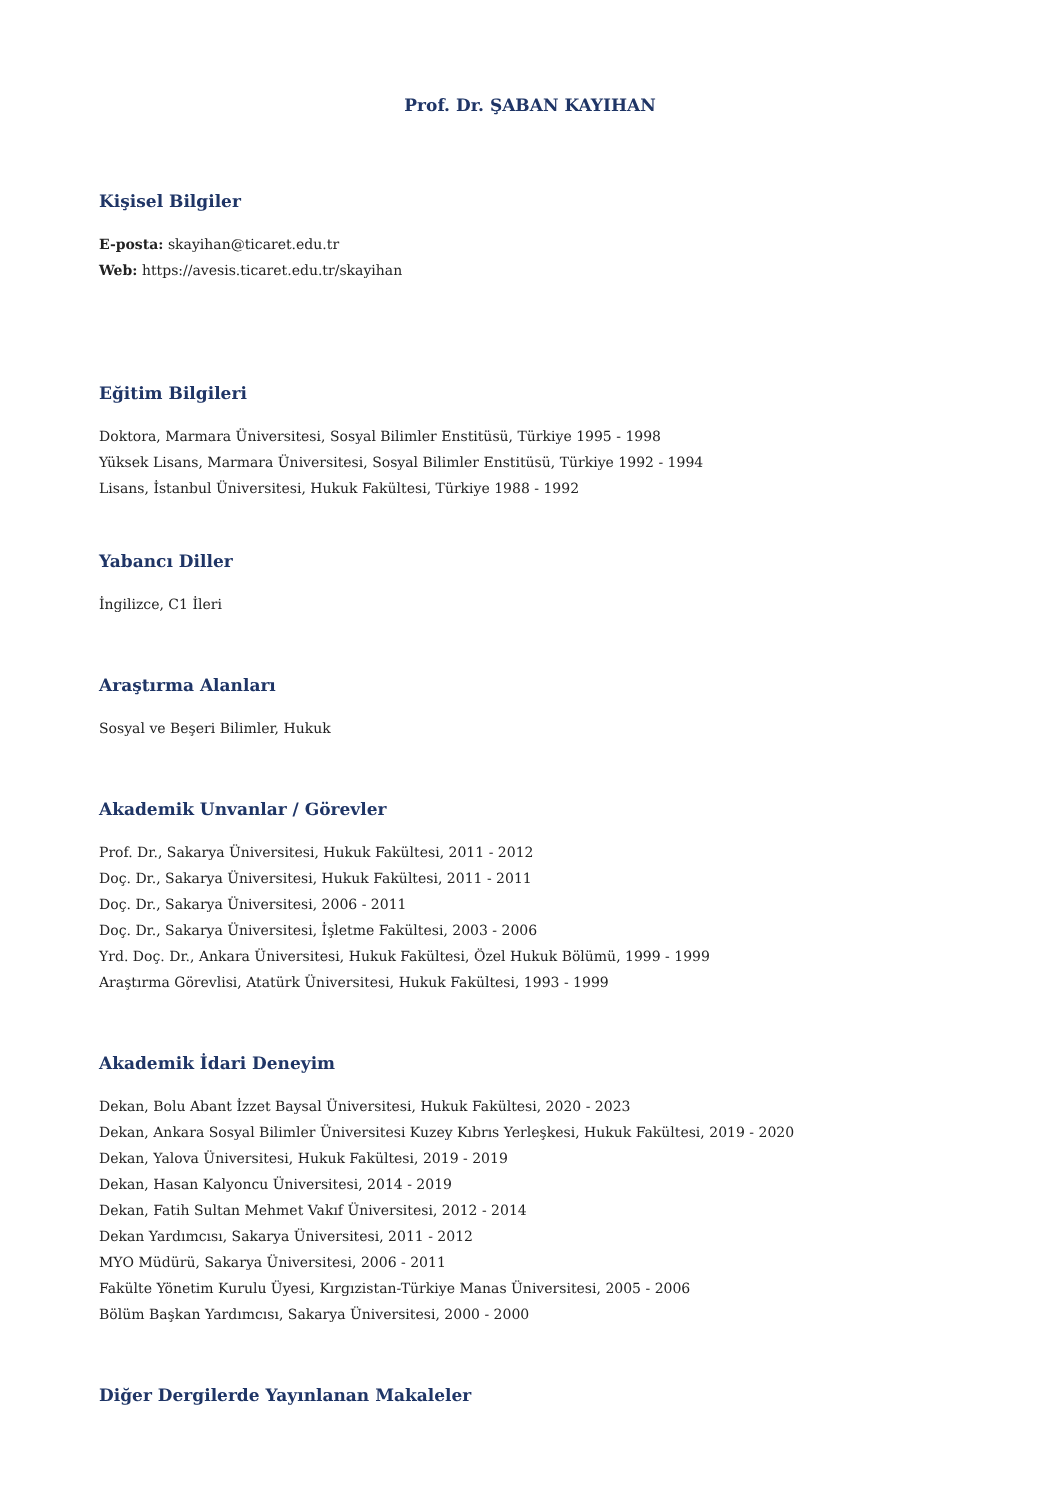Prof. Dr. ŞABAN KAYIHAN
Kişisel Bilgiler
E-posta: skayihan@ticaret.edu.tr
Web: https://avesis.ticaret.edu.tr/skayihan
Eğitim Bilgileri
Doktora, Marmara Üniversitesi, Sosyal Bilimler Enstitüsü, Türkiye 1995 - 1998
Yüksek Lisans, Marmara Üniversitesi, Sosyal Bilimler Enstitüsü, Türkiye 1992 - 1994
Lisans, İstanbul Üniversitesi, Hukuk Fakültesi, Türkiye 1988 - 1992
Yabancı Diller
İngilizce, C1 İleri
Araştırma Alanları
Sosyal ve Beşeri Bilimler, Hukuk
Akademik Unvanlar / Görevler
Prof. Dr., Sakarya Üniversitesi, Hukuk Fakültesi, 2011 - 2012
Doç. Dr., Sakarya Üniversitesi, Hukuk Fakültesi, 2011 - 2011
Doç. Dr., Sakarya Üniversitesi, 2006 - 2011
Doç. Dr., Sakarya Üniversitesi, İşletme Fakültesi, 2003 - 2006
Yrd. Doç. Dr., Ankara Üniversitesi, Hukuk Fakültesi, Özel Hukuk Bölümü, 1999 - 1999
Araştırma Görevlisi, Atatürk Üniversitesi, Hukuk Fakültesi, 1993 - 1999
Akademik İdari Deneyim
Dekan, Bolu Abant İzzet Baysal Üniversitesi, Hukuk Fakültesi, 2020 - 2023
Dekan, Ankara Sosyal Bilimler Üniversitesi Kuzey Kıbrıs Yerleşkesi, Hukuk Fakültesi, 2019 - 2020
Dekan, Yalova Üniversitesi, Hukuk Fakültesi, 2019 - 2019
Dekan, Hasan Kalyoncu Üniversitesi, 2014 - 2019
Dekan, Fatih Sultan Mehmet Vakıf Üniversitesi, 2012 - 2014
Dekan Yardımcısı, Sakarya Üniversitesi, 2011 - 2012
MYO Müdürü, Sakarya Üniversitesi, 2006 - 2011
Fakülte Yönetim Kurulu Üyesi, Kırgızistan-Türkiye Manas Üniversitesi, 2005 - 2006
Bölüm Başkan Yardımcısı, Sakarya Üniversitesi, 2000 - 2000
Diğer Dergilerde Yayınlanan Makaleler